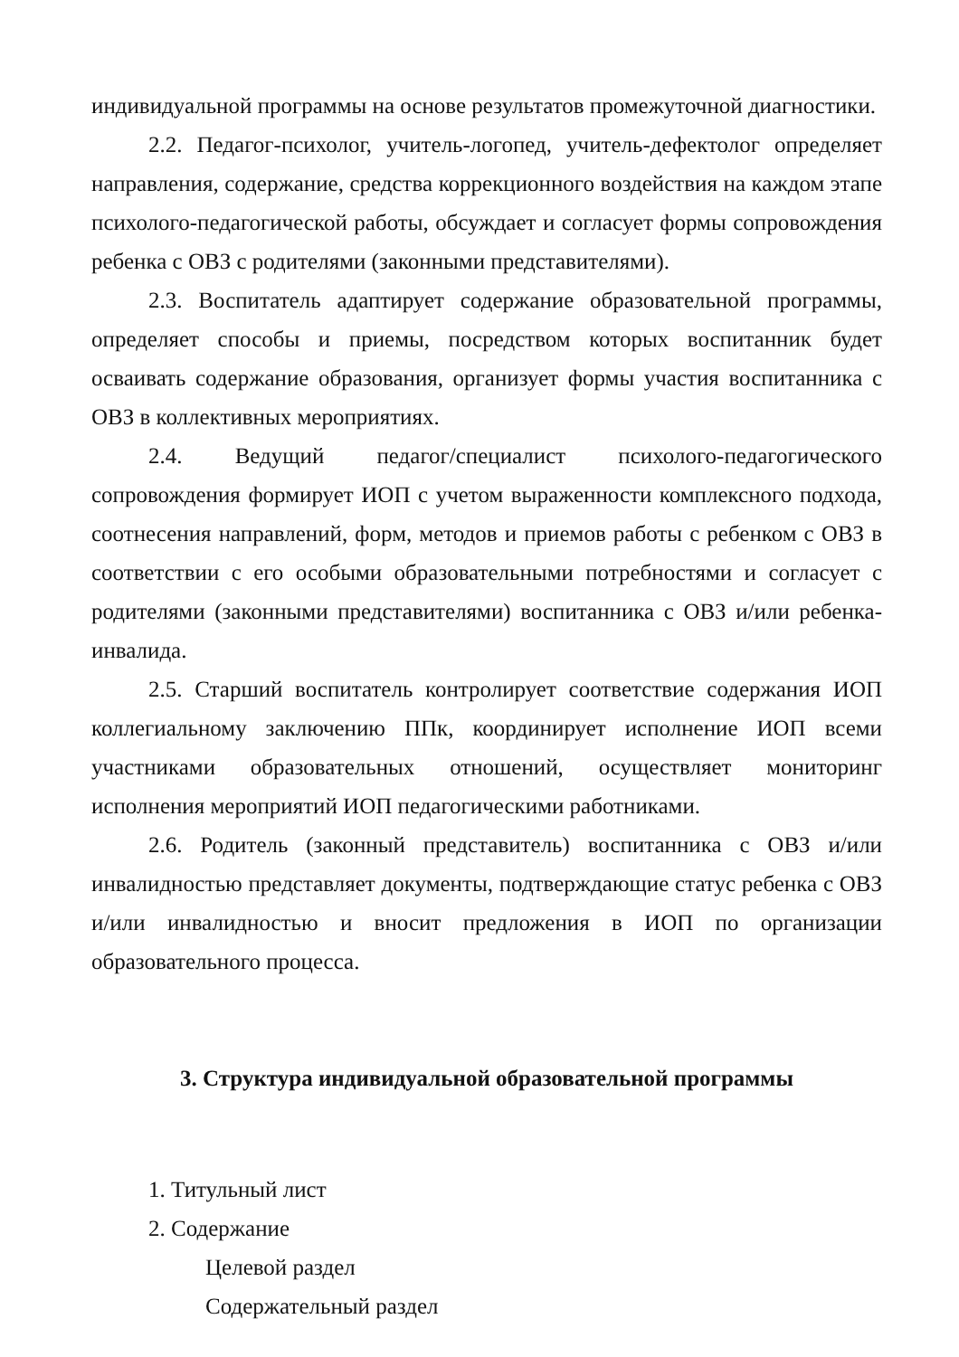индивидуальной программы на основе результатов промежуточной диагностики.
2.2. Педагог-психолог, учитель-логопед, учитель-дефектолог определяет направления, содержание, средства коррекционного воздействия на каждом этапе психолого-педагогической работы, обсуждает и согласует формы сопровождения ребенка с ОВЗ с родителями (законными представителями).
2.3. Воспитатель адаптирует содержание образовательной программы, определяет способы и приемы, посредством которых воспитанник будет осваивать содержание образования, организует формы участия воспитанника с ОВЗ в коллективных мероприятиях.
2.4. Ведущий педагог/специалист психолого-педагогического сопровождения формирует ИОП с учетом выраженности комплексного подхода, соотнесения направлений, форм, методов и приемов работы с ребенком с ОВЗ в соответствии с его особыми образовательными потребностями и согласует с родителями (законными представителями) воспитанника с ОВЗ и/или ребенка-инвалида.
2.5. Старший воспитатель контролирует соответствие содержания ИОП коллегиальному заключению ППк, координирует исполнение ИОП всеми участниками образовательных отношений, осуществляет мониторинг исполнения мероприятий ИОП педагогическими работниками.
2.6. Родитель (законный представитель) воспитанника с ОВЗ и/или инвалидностью представляет документы, подтверждающие статус ребенка с ОВЗ и/или инвалидностью и вносит предложения в ИОП по организации образовательного процесса.
3. Структура индивидуальной образовательной программы
1. Титульный лист
2. Содержание
Целевой раздел
Содержательный раздел